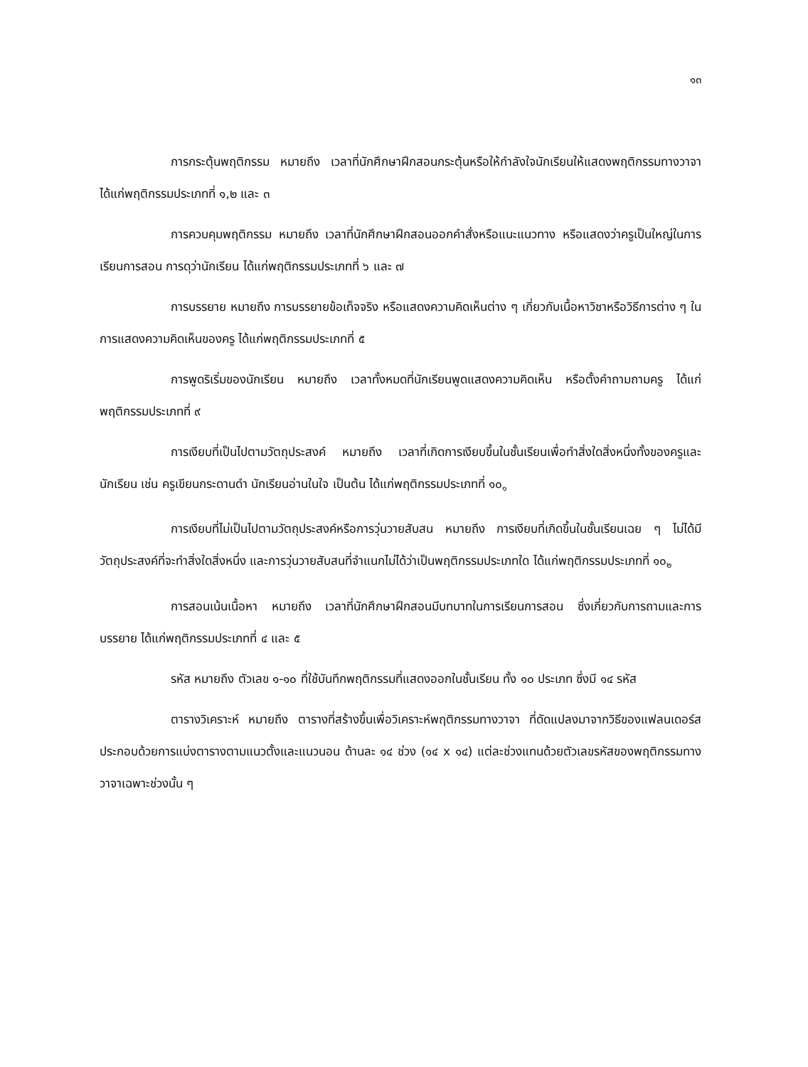๑๓
การกระตุ้นพฤติกรรม หมายถึง เวลาที่นักศึกษาฝึกสอนกระตุ้นหรือให้กำลังใจนักเรียนให้แสดงพฤติกรรมทางวาจา ได้แก่พฤติกรรมประเภทที่ ๑,๒ และ ๓
การควบคุมพฤติกรรม หมายถึง เวลาที่นักศึกษาฝึกสอนออกคำสั่งหรือแนะแนวทาง หรือแสดงว่าครูเป็นใหญ่ในการเรียนการสอน การดุว่านักเรียน ได้แก่พฤติกรรมประเภทที่ ๖ และ ๗
การบรรยาย หมายถึง การบรรยายข้อเท็จจริง หรือแสดงความคิดเห็นต่าง ๆ เกี่ยวกับเนื้อหาวิชาหรือวิธีการต่าง ๆ ในการแสดงความคิดเห็นของครู ได้แก่พฤติกรรมประเภทที่ ๕
การพูดริเริ่มของนักเรียน หมายถึง เวลาทั้งหมดที่นักเรียนพูดแสดงความคิดเห็น หรือตั้งคำถามถามครู ได้แก่พฤติกรรมประเภทที่ ๙
การเงียบที่เป็นไปตามวัตถุประสงค์ หมายถึง เวลาที่เกิดการเงียบขึ้นในชั้นเรียนเพื่อทำสิ่งใดสิ่งหนึ่งทั้งของครูและนักเรียน เช่น ครูเขียนกระดานดำ นักเรียนอ่านในใจ เป็นต้น ได้แก่พฤติกรรมประเภทที่ ๑๐<sub>๑</sub>
การเงียบที่ไม่เป็นไปตามวัตถุประสงค์หรือการวุ่นวายสับสน หมายถึง การเงียบที่เกิดขึ้นในชั้นเรียนเฉย ๆ ไม่ได้มีวัตถุประสงค์ที่จะทำสิ่งใดสิ่งหนึ่ง และการวุ่นวายสับสนที่จำแนกไม่ได้ว่าเป็นพฤติกรรมประเภทใด ได้แก่พฤติกรรมประเภทที่ ๑๐<sub>๒</sub>
การสอนเน้นเนื้อหา หมายถึง เวลาที่นักศึกษาฝึกสอนมีบทบาทในการเรียนการสอน ซึ่งเกี่ยวกับการถามและการบรรยาย ได้แก่พฤติกรรมประเภทที่ ๔ และ ๕
รหัส หมายถึง ตัวเลข ๑-๑๐ ที่ใช้บันทึกพฤติกรรมที่แสดงออกในชั้นเรียน ทั้ง ๑๐ ประเภท ซึ่งมี ๑๔ รหัส
ตารางวิเคราะห์ หมายถึง ตารางที่สร้างขึ้นเพื่อวิเคราะห์พฤติกรรมทางวาจา ที่ดัดแปลงมาจากวิธีของแฟลนเดอร์ส ประกอบด้วยการแบ่งตารางตามแนวตั้งและแนวนอน ด้านละ ๑๔ ช่วง (๑๔ x ๑๔) แต่ละช่วงแทนด้วยตัวเลขรหัสของพฤติกรรมทางวาจาเฉพาะช่วงนั้น ๆ